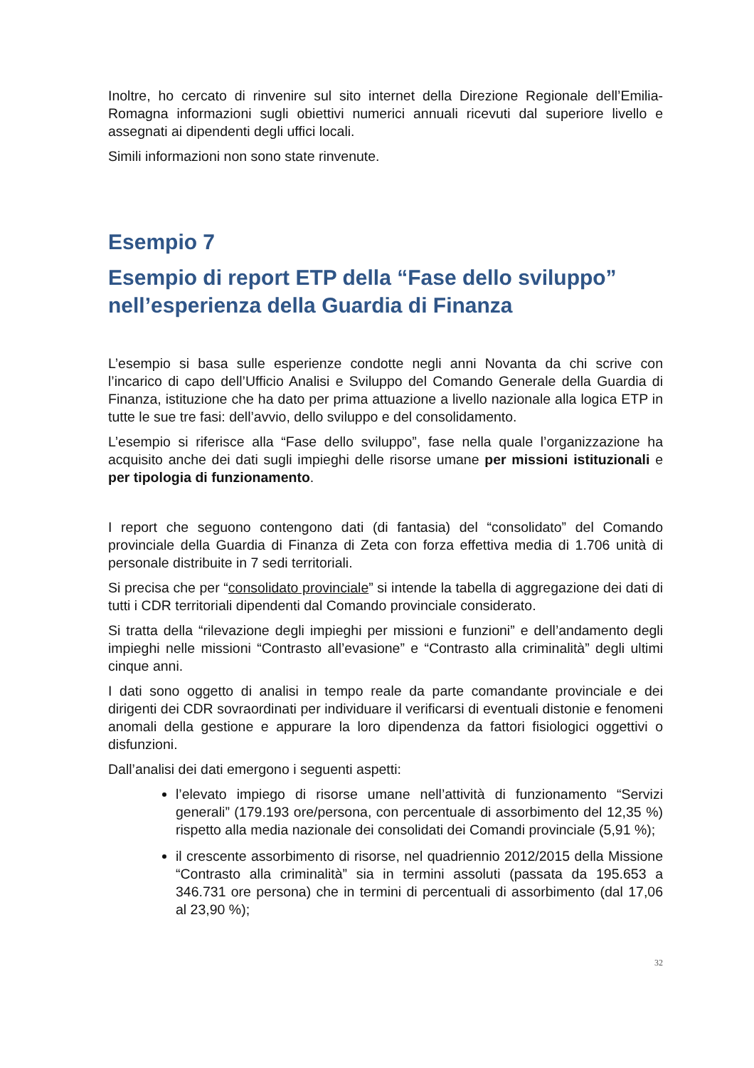Inoltre, ho cercato di rinvenire sul sito internet della Direzione Regionale dell’Emilia-Romagna informazioni sugli obiettivi numerici annuali ricevuti dal superiore livello e assegnati ai dipendenti degli uffici locali.
Simili informazioni non sono state rinvenute.
Esempio 7
Esempio di report ETP della “Fase dello sviluppo”
nell’esperienza della Guardia di Finanza
L’esempio si basa sulle esperienze condotte negli anni Novanta da chi scrive con l’incarico di capo dell’Ufficio Analisi e Sviluppo del Comando Generale della Guardia di Finanza, istituzione che ha dato per prima attuazione a livello nazionale alla logica ETP in tutte le sue tre fasi: dell’avvio, dello sviluppo e del consolidamento.
L’esempio si riferisce alla “Fase dello sviluppo”, fase nella quale l’organizzazione ha acquisito anche dei dati sugli impieghi delle risorse umane per missioni istituzionali e per tipologia di funzionamento.
I report che seguono contengono dati (di fantasia) del “consolidato” del Comando provinciale della Guardia di Finanza di Zeta con forza effettiva media di 1.706 unità di personale distribuite in 7 sedi territoriali.
Si precisa che per “consolidato provinciale” si intende la tabella di aggregazione dei dati di tutti i CDR territoriali dipendenti dal Comando provinciale considerato.
Si tratta della “rilevazione degli impieghi per missioni e funzioni” e dell’andamento degli impieghi nelle missioni “Contrasto all’evasione” e “Contrasto alla criminalità” degli ultimi cinque anni.
I dati sono oggetto di analisi in tempo reale da parte comandante provinciale e dei dirigenti dei CDR sovraordinati per individuare il verificarsi di eventuali distonie e fenomeni anomali della gestione e appurare la loro dipendenza da fattori fisiologici oggettivi o disfunzioni.
Dall’analisi dei dati emergono i seguenti aspetti:
l’elevato impiego di risorse umane nell’attività di funzionamento “Servizi generali” (179.193 ore/persona, con percentuale di assorbimento del 12,35 %) rispetto alla media nazionale dei consolidati dei Comandi provinciale (5,91 %);
il crescente assorbimento di risorse, nel quadriennio 2012/2015 della Missione “Contrasto alla criminalità” sia in termini assoluti (passata da 195.653 a 346.731 ore persona) che in termini di percentuali di assorbimento (dal 17,06 al 23,90 %);
32